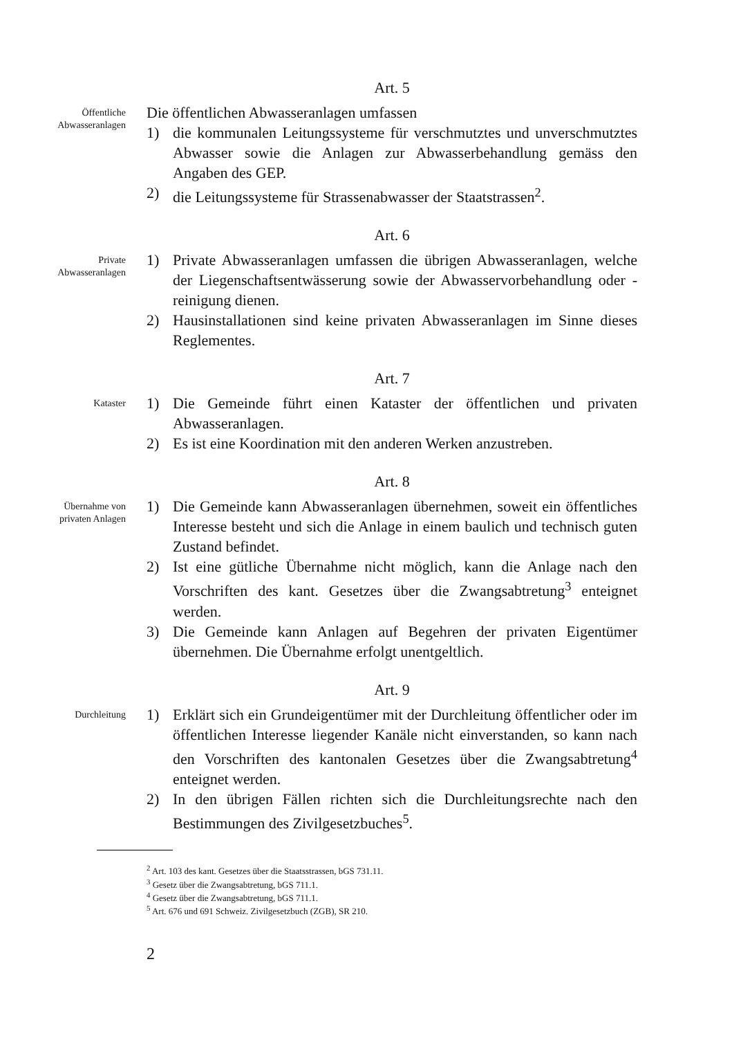Art. 5
Öffentliche
Abwasseranlagen
Die öffentlichen Abwasseranlagen umfassen
1) die kommunalen Leitungssysteme für verschmutztes und unverschmutztes Abwasser sowie die Anlagen zur Abwasserbehandlung gemäss den Angaben des GEP.
2) die Leitungssysteme für Strassenabwasser der Staatstrassen<sup>2</sup>.
Art. 6
Private
Abwasseranlagen
1) Private Abwasseranlagen umfassen die übrigen Abwasseranlagen, welche der Liegenschaftsentwässerung sowie der Abwasservorbehandlung oder -reinigung dienen.
2) Hausinstallationen sind keine privaten Abwasseranlagen im Sinne dieses Reglementes.
Art. 7
Kataster
1) Die Gemeinde führt einen Kataster der öffentlichen und privaten Abwasseranlagen.
2) Es ist eine Koordination mit den anderen Werken anzustreben.
Art. 8
Übernahme von
privaten Anlagen
1) Die Gemeinde kann Abwasseranlagen übernehmen, soweit ein öffentliches Interesse besteht und sich die Anlage in einem baulich und technisch guten Zustand befindet.
2) Ist eine gütliche Übernahme nicht möglich, kann die Anlage nach den Vorschriften des kant. Gesetzes über die Zwangsabtretung<sup>3</sup> enteignet werden.
3) Die Gemeinde kann Anlagen auf Begehren der privaten Eigentümer übernehmen. Die Übernahme erfolgt unentgeltlich.
Art. 9
Durchleitung
1) Erklärt sich ein Grundeigentümer mit der Durchleitung öffentlicher oder im öffentlichen Interesse liegender Kanäle nicht einverstanden, so kann nach den Vorschriften des kantonalen Gesetzes über die Zwangsabtretung<sup>4</sup> enteignet werden.
2) In den übrigen Fällen richten sich die Durchleitungsrechte nach den Bestimmungen des Zivilgesetzbuches<sup>5</sup>.
<sup>2</sup> Art. 103 des kant. Gesetzes über die Staatsstrassen, bGS 731.11.
<sup>3</sup> Gesetz über die Zwangsabtretung, bGS 711.1.
<sup>4</sup> Gesetz über die Zwangsabtretung, bGS 711.1.
<sup>5</sup> Art. 676 und 691 Schweiz. Zivilgesetzbuch (ZGB), SR 210.
2